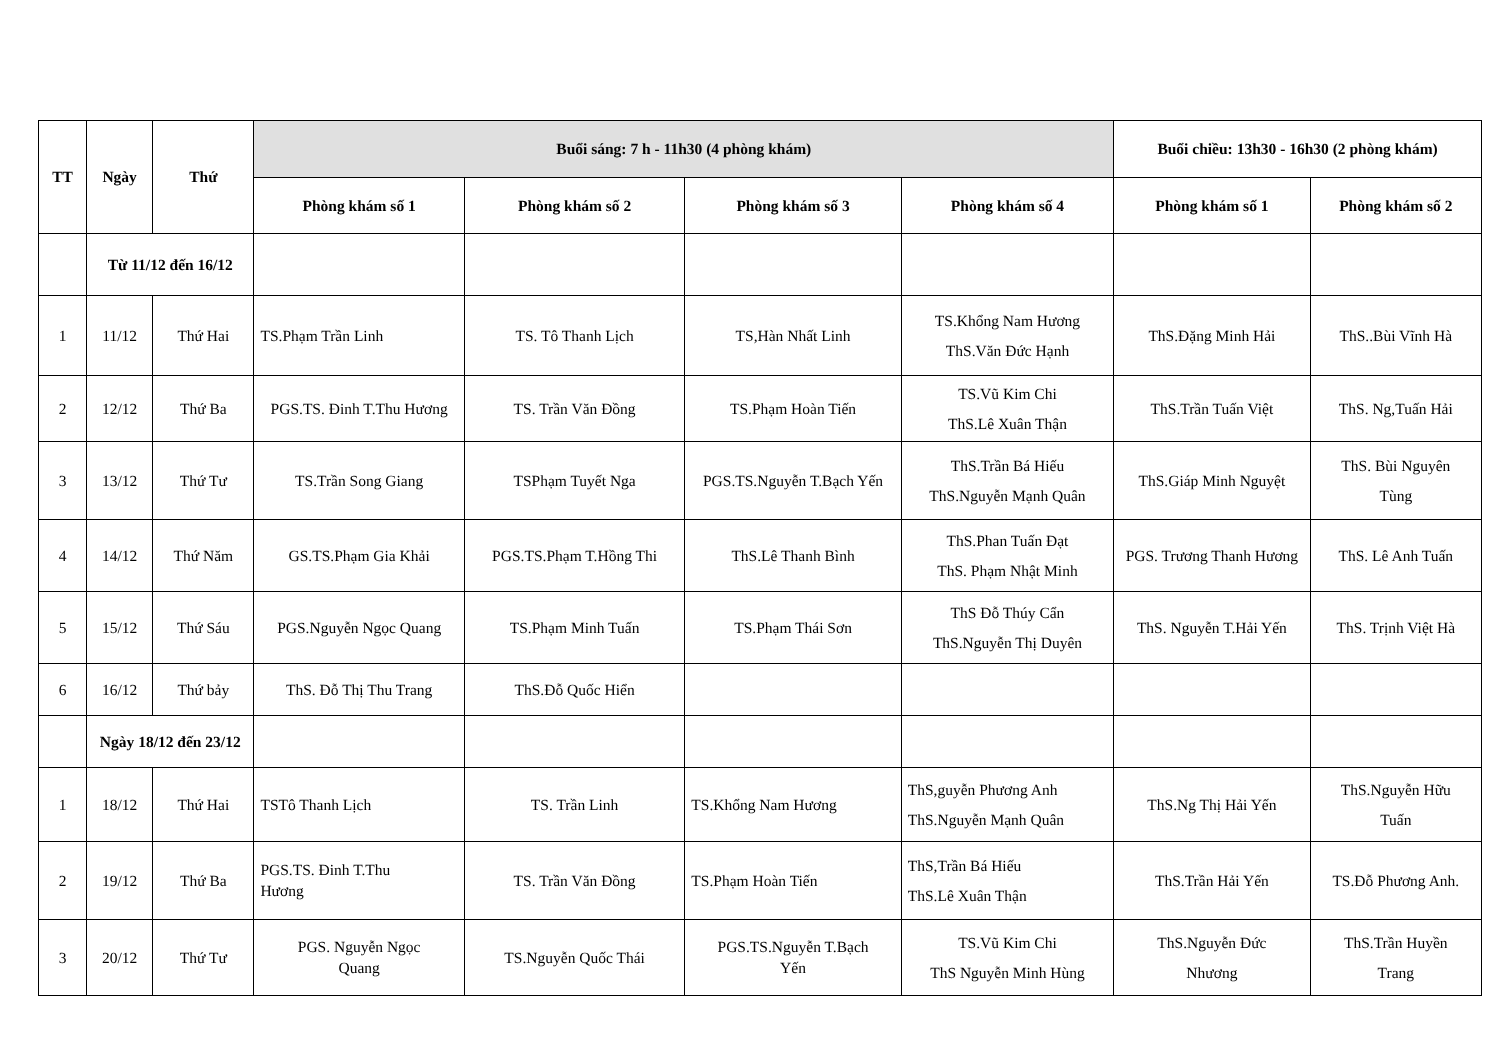| TT | Ngày | Thứ | Buổi sáng: 7 h - 11h30 (4 phòng khám) | | | | Buổi chiều: 13h30 - 16h30 (2 phòng khám) | |
| --- | --- | --- | --- | --- | --- | --- | --- | --- |
| | | | Phòng khám số 1 | Phòng khám số 2 | Phòng khám số 3 | Phòng khám số 4 | Phòng khám số 1 | Phòng khám số 2 |
| | Từ 11/12 đến 16/12 | | | | | | | |
| 1 | 11/12 | Thứ Hai | TS.Phạm Trần Linh | TS. Tô Thanh Lịch | TS,Hàn Nhất Linh | TS.Khổng Nam Hương ThS.Văn Đức Hạnh | ThS.Đặng Minh Hải | ThS..Bùi Vĩnh Hà |
| 2 | 12/12 | Thứ Ba | PGS.TS. Đinh T.Thu Hương | TS. Trần Văn Đồng | TS.Phạm Hoàn Tiến | TS.Vũ Kim Chi ThS.Lê Xuân Thận | ThS.Trần Tuấn Việt | ThS. Ng,Tuấn Hải |
| 3 | 13/12 | Thứ Tư | TS.Trần Song Giang | TSPhạm Tuyết Nga | PGS.TS.Nguyễn T.Bạch Yến | ThS.Trần Bá Hiếu ThS.Nguyễn Mạnh Quân | ThS.Giáp Minh Nguyệt | ThS. Bùi Nguyên Tùng |
| 4 | 14/12 | Thứ Năm | GS.TS.Phạm Gia Khải | PGS.TS.Phạm T.Hồng Thi | ThS.Lê Thanh Bình | ThS.Phan Tuấn Đạt ThS. Phạm Nhật Minh | PGS. Trương Thanh Hương | ThS. Lê Anh Tuấn |
| 5 | 15/12 | Thứ Sáu | PGS.Nguyễn Ngọc Quang | TS.Phạm Minh Tuấn | TS.Phạm Thái Sơn | ThS Đỗ Thúy Cẩn ThS.Nguyễn Thị Duyên | ThS. Nguyễn T.Hải Yến | ThS. Trịnh Việt Hà |
| 6 | 16/12 | Thứ bảy | ThS. Đỗ Thị Thu Trang | ThS.Đỗ Quốc Hiển | | | | |
| | Ngày 18/12 đến 23/12 | | | | | | | |
| 1 | 18/12 | Thứ Hai | TSTô Thanh Lịch | TS. Trần Linh | TS.Khổng Nam Hương | ThS,guyễn Phương Anh ThS.Nguyễn Mạnh Quân | ThS.Ng Thị Hải Yến | ThS.Nguyễn Hữu Tuấn |
| 2 | 19/12 | Thứ Ba | PGS.TS. Đinh T.Thu Hương | TS. Trần Văn Đồng | TS.Phạm Hoàn Tiến | ThS,Trần Bá Hiếu ThS.Lê Xuân Thận | ThS.Trần Hải Yến | TS.Đỗ Phương Anh. |
| 3 | 20/12 | Thứ Tư | PGS. Nguyễn Ngọc Quang | TS.Nguyễn Quốc Thái | PGS.TS.Nguyễn T.Bạch Yến | TS.Vũ Kim Chi ThS Nguyễn Minh Hùng | ThS.Nguyễn Đức Nhương | ThS.Trần Huyền Trang |